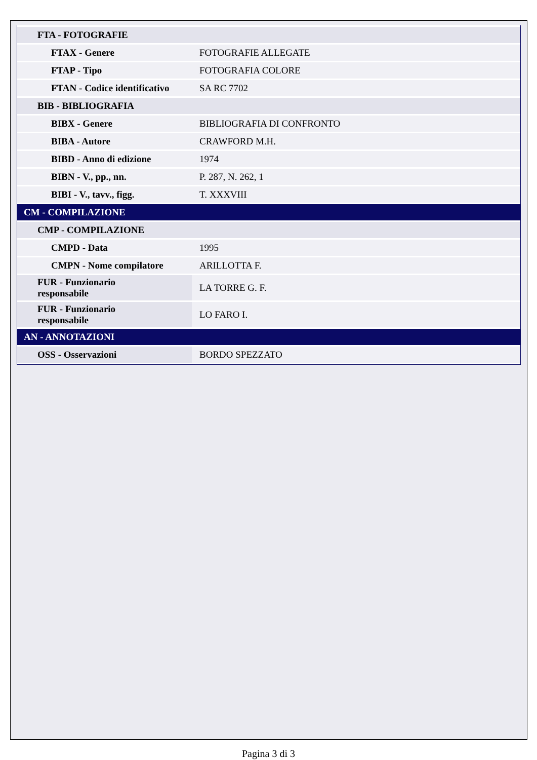| FTA - FOTOGRAFIE | |
| FTAX - Genere | FOTOGRAFIE ALLEGATE |
| FTAP - Tipo | FOTOGRAFIA COLORE |
| FTAN - Codice identificativo | SA RC 7702 |
| BIB - BIBLIOGRAFIA | |
| BIBX - Genere | BIBLIOGRAFIA DI CONFRONTO |
| BIBA - Autore | CRAWFORD M.H. |
| BIBD - Anno di edizione | 1974 |
| BIBN - V., pp., nn. | P. 287, N. 262, 1 |
| BIBI - V., tavv., figg. | T. XXXVIII |
| CM - COMPILAZIONE | |
| CMP - COMPILAZIONE | |
| CMPD - Data | 1995 |
| CMPN - Nome compilatore | ARILLOTTA F. |
| FUR - Funzionario responsabile | LA TORRE G. F. |
| FUR - Funzionario responsabile | LO FARO I. |
| AN - ANNOTAZIONI | |
| OSS - Osservazioni | BORDO SPEZZATO |
Pagina 3 di 3